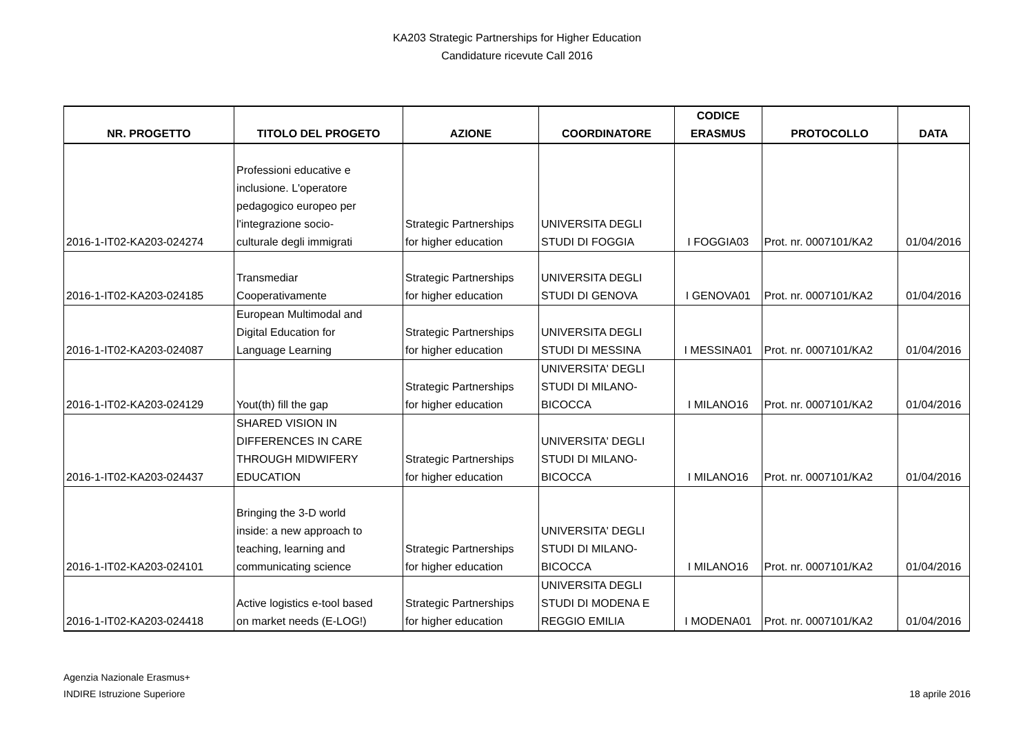KA203 Strategic Partnerships for Higher Education
Candidature ricevute Call 2016
| NR. PROGETTO | TITOLO DEL PROGETO | AZIONE | COORDINATORE | CODICE ERASMUS | PROTOCOLLO | DATA |
| --- | --- | --- | --- | --- | --- | --- |
| 2016-1-IT02-KA203-024274 | Professioni educative e inclusione. L'operatore pedagogico europeo per l'integrazione socio- culturale degli immigrati | Strategic Partnerships for higher education | UNIVERSITA DEGLI STUDI DI FOGGIA | I FOGGIA03 | Prot. nr. 0007101/KA2 | 01/04/2016 |
| 2016-1-IT02-KA203-024185 | Transmediar Cooperativamente | Strategic Partnerships for higher education | UNIVERSITA DEGLI STUDI DI GENOVA | I GENOVA01 | Prot. nr. 0007101/KA2 | 01/04/2016 |
| 2016-1-IT02-KA203-024087 | European Multimodal and Digital Education for Language Learning | Strategic Partnerships for higher education | UNIVERSITA DEGLI STUDI DI MESSINA | I MESSINA01 | Prot. nr. 0007101/KA2 | 01/04/2016 |
| 2016-1-IT02-KA203-024129 | Yout(th) fill the gap | Strategic Partnerships for higher education | UNIVERSITA' DEGLI STUDI DI MILANO- BICOCCA | I MILANO16 | Prot. nr. 0007101/KA2 | 01/04/2016 |
| 2016-1-IT02-KA203-024437 | SHARED VISION IN DIFFERENCES IN CARE THROUGH MIDWIFERY EDUCATION | Strategic Partnerships for higher education | UNIVERSITA' DEGLI STUDI DI MILANO- BICOCCA | I MILANO16 | Prot. nr. 0007101/KA2 | 01/04/2016 |
| 2016-1-IT02-KA203-024101 | Bringing the 3-D world inside: a new approach to teaching, learning and communicating science | Strategic Partnerships for higher education | UNIVERSITA' DEGLI STUDI DI MILANO- BICOCCA | I MILANO16 | Prot. nr. 0007101/KA2 | 01/04/2016 |
| 2016-1-IT02-KA203-024418 | Active logistics e-tool based on market needs (E-LOG!) | Strategic Partnerships for higher education | UNIVERSITA DEGLI STUDI DI MODENA E REGGIO EMILIA | I MODENA01 | Prot. nr. 0007101/KA2 | 01/04/2016 |
Agenzia Nazionale Erasmus+
INDIRE Istruzione Superiore
18 aprile 2016